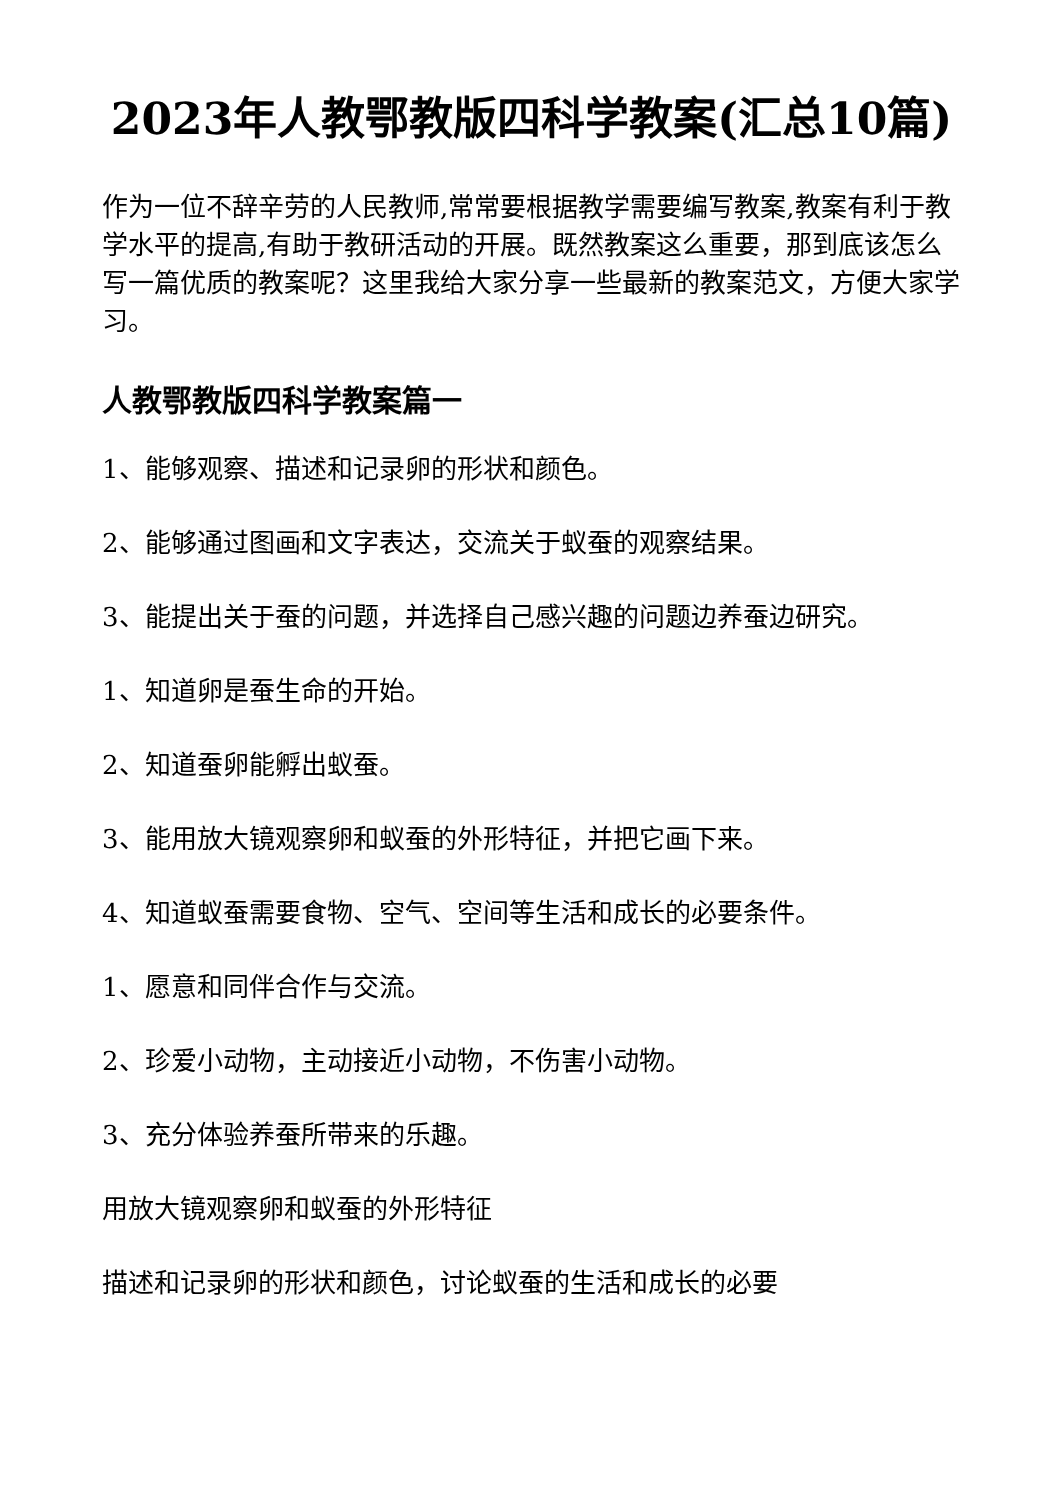2023年人教鄂教版四科学教案(汇总10篇)
作为一位不辞辛劳的人民教师,常常要根据教学需要编写教案,教案有利于教学水平的提高,有助于教研活动的开展。既然教案这么重要，那到底该怎么写一篇优质的教案呢？这里我给大家分享一些最新的教案范文，方便大家学习。
人教鄂教版四科学教案篇一
1、能够观察、描述和记录卵的形状和颜色。
2、能够通过图画和文字表达，交流关于蚁蚕的观察结果。
3、能提出关于蚕的问题，并选择自己感兴趣的问题边养蚕边研究。
1、知道卵是蚕生命的开始。
2、知道蚕卵能孵出蚁蚕。
3、能用放大镜观察卵和蚁蚕的外形特征，并把它画下来。
4、知道蚁蚕需要食物、空气、空间等生活和成长的必要条件。
1、愿意和同伴合作与交流。
2、珍爱小动物，主动接近小动物，不伤害小动物。
3、充分体验养蚕所带来的乐趣。
用放大镜观察卵和蚁蚕的外形特征
描述和记录卵的形状和颜色，讨论蚁蚕的生活和成长的必要